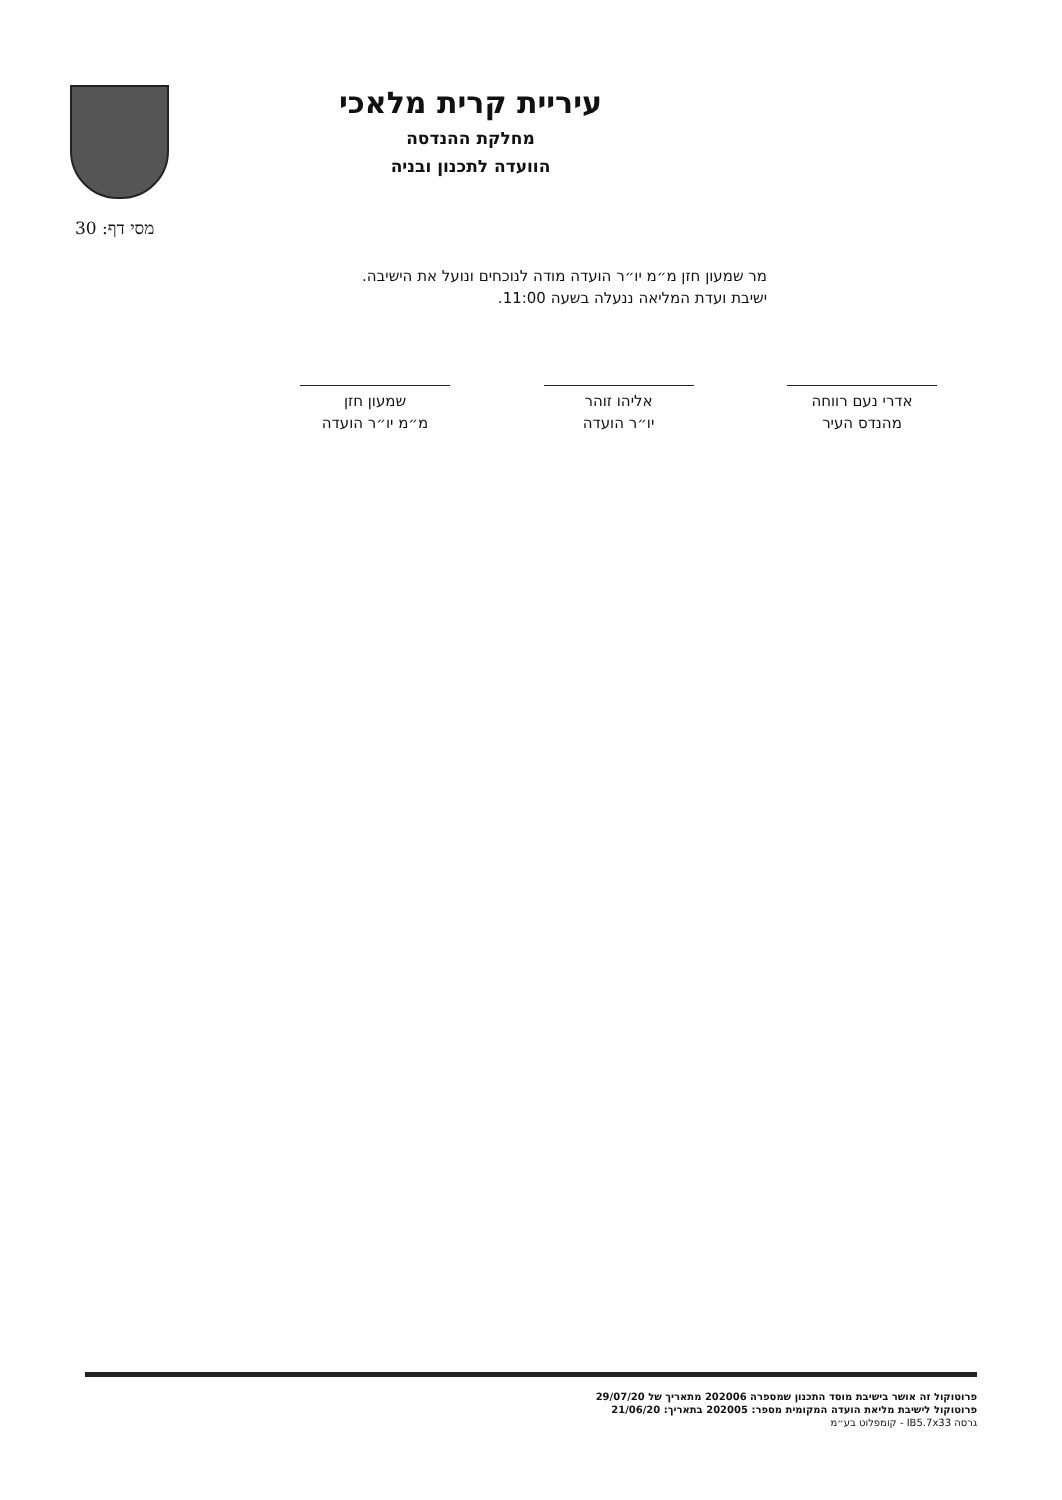עיריית קרית מלאכי
מחלקת ההנדסה
הוועדה לתכנון ובניה
מסי דף: 30
מר שמעון חזן מ״מ יו״ר הועדה מודה לנוכחים ונועל את הישיבה.
ישיבת ועדת המליאה ננעלה בשעה 11:00.
אדרי נעם רווחה
מהנדס העיר
אליהו זוהר
יו״ר הועדה
שמעון חזן
מ״מ יו״ר הועדה
פרוטוקול זה אושר בישיבת מוסד התכנון שמספרה 202006 מתאריך של 29/07/20
פרוטוקול לישיבת מליאת הועדה המקומית מספר: 202005 בתאריך: 21/06/20
גרסה IB5.7x33 - קומפלוט בע״מ